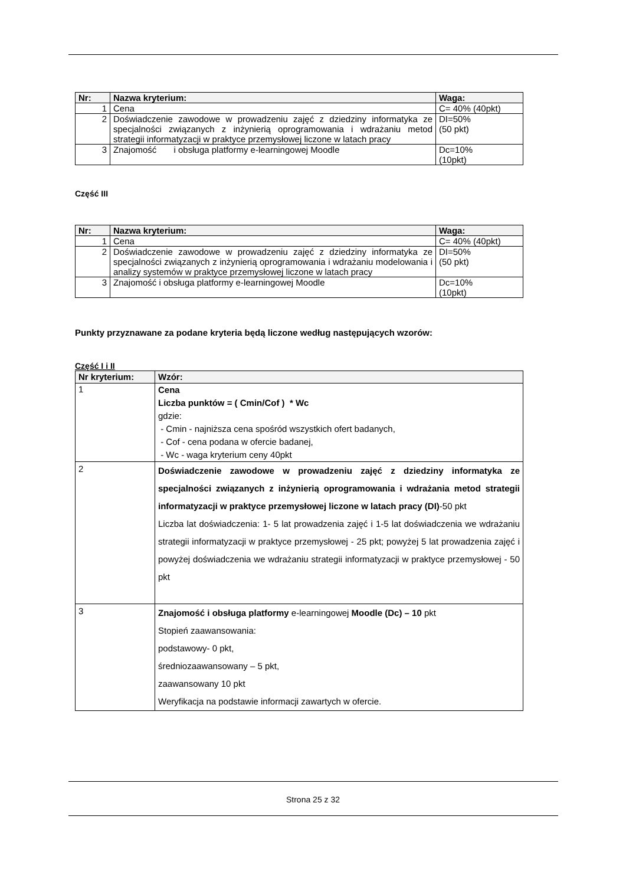| Nr: | Nazwa kryterium: | Waga: |
| --- | --- | --- |
| 1 | Cena | C= 40% (40pkt) |
| 2 | Doświadczenie zawodowe w prowadzeniu zajęć z dziedziny informatyka ze specjalności związanych z inżynierią oprogramowania i wdrażaniu metod strategii informatyzacji w praktyce przemysłowej liczone w latach pracy | DI=50% (50 pkt) |
| 3 | Znajomość i obsługa platformy e-learningowej Moodle | Dc=10% (10pkt) |
Część III
| Nr: | Nazwa kryterium: | Waga: |
| --- | --- | --- |
| 1 | Cena | C= 40% (40pkt) |
| 2 | Doświadczenie zawodowe w prowadzeniu zajęć z dziedziny informatyka ze specjalności związanych z inżynierią oprogramowania i wdrażaniu modelowania i analizy systemów w praktyce przemysłowej liczone w latach pracy | DI=50% (50 pkt) |
| 3 | Znajomość i obsługa platformy e-learningowej Moodle | Dc=10% (10pkt) |
Punkty przyznawane za podane kryteria będą liczone według następujących wzorów:
Część I i II
| Nr kryterium: | Wzór: |
| --- | --- |
| 1 | Cena Liczba punktów = ( Cmin/Cof ) * Wc gdzie: - Cmin - najniższa cena spośród wszystkich ofert badanych, - Cof - cena podana w ofercie badanej, - Wc - waga kryterium ceny 40pkt |
| 2 | Doświadczenie zawodowe w prowadzeniu zajęć z dziedziny informatyka ze specjalności związanych z inżynierią oprogramowania i wdrażania metod strategii informatyzacji w praktyce przemysłowej liczone w latach pracy (DI) -50 pkt Liczba lat doświadczenia: 1- 5 lat prowadzenia zajęć i 1-5 lat doświadczenia we wdrażaniu strategii informatyzacji w praktyce przemysłowej - 25 pkt; powyżej 5 lat prowadzenia zajęć i powyżej doświadczenia we wdrażaniu strategii informatyzacji w praktyce przemysłowej - 50 pkt |
| 3 | Znajomość i obsługa platformy e-learningowej Moodle (Dc) – 10 pkt Stopień zaawansowania: podstawowy- 0 pkt, średniozaawansowany – 5 pkt, zaawansowany 10 pkt Weryfikacja na podstawie informacji zawartych w ofercie. |
Strona 25 z 32